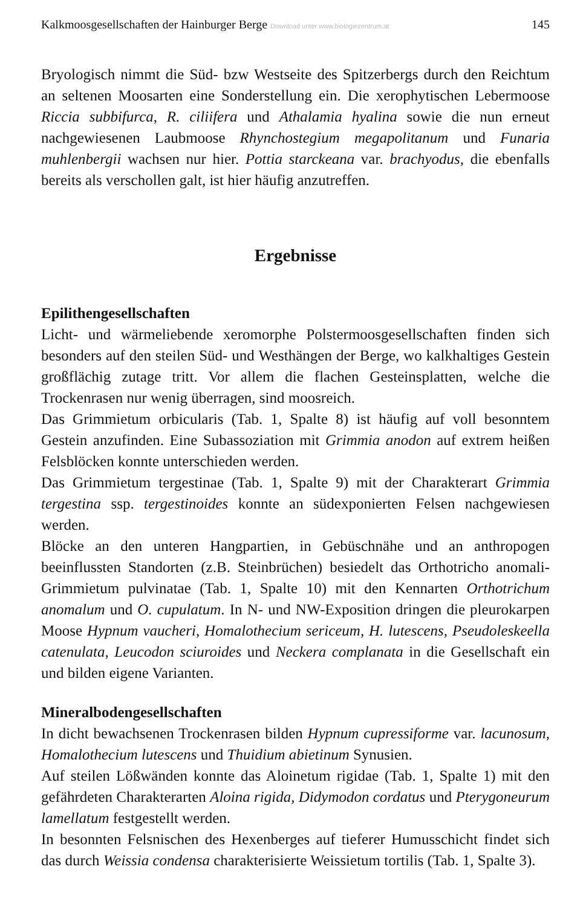Kalkmoosgesellschaften der Hainburger Berge Download unter www.biologiezentrum.at 145
Bryologisch nimmt die Süd- bzw Westseite des Spitzerbergs durch den Reichtum an seltenen Moosarten eine Sonderstellung ein. Die xerophytischen Lebermoose Riccia subbifurca, R. ciliifera und Athalamia hyalina sowie die nun erneut nachgewiesenen Laubmoose Rhynchostegium megapolitanum und Funaria muhlenbergii wachsen nur hier. Pottia starckeana var. brachyodus, die ebenfalls bereits als verschollen galt, ist hier häufig anzutreffen.
Ergebnisse
Epilithengesellschaften
Licht- und wärmeliebende xeromorphe Polstermoosgesellschaften finden sich besonders auf den steilen Süd- und Westhängen der Berge, wo kalkhaltiges Gestein großflächig zutage tritt. Vor allem die flachen Gesteinsplatten, welche die Trockenrasen nur wenig überragen, sind moosreich.
Das Grimmietum orbicularis (Tab. 1, Spalte 8) ist häufig auf voll besonntem Gestein anzufinden. Eine Subassoziation mit Grimmia anodon auf extrem heißen Felsblöcken konnte unterschieden werden.
Das Grimmietum tergestinae (Tab. 1, Spalte 9) mit der Charakterart Grimmia tergestina ssp. tergestinoides konnte an südexponierten Felsen nachgewiesen werden.
Blöcke an den unteren Hangpartien, in Gebüschnähe und an anthropogen beeinflussten Standorten (z.B. Steinbrüchen) besiedelt das Orthotricho anomali-Grimmietum pulvinatae (Tab. 1, Spalte 10) mit den Kennarten Orthotrichum anomalum und O. cupulatum. In N- und NW-Exposition dringen die pleurokarpen Moose Hypnum vaucheri, Homalothecium sericeum, H. lutescens, Pseudoleskeella catenulata, Leucodon sciuroides und Neckera complanata in die Gesellschaft ein und bilden eigene Varianten.
Mineralbodengesellschaften
In dicht bewachsenen Trockenrasen bilden Hypnum cupressiforme var. lacunosum, Homalothecium lutescens und Thuidium abietinum Synusien.
Auf steilen Lößwänden konnte das Aloinetum rigidae (Tab. 1, Spalte 1) mit den gefährdeten Charakterarten Aloina rigida, Didymodon cordatus und Pterygoneurum lamellatum festgestellt werden.
In besonnten Felsnischen des Hexenberges auf tieferer Humusschicht findet sich das durch Weissia condensa charakterisierte Weissietum tortilis (Tab. 1, Spalte 3).